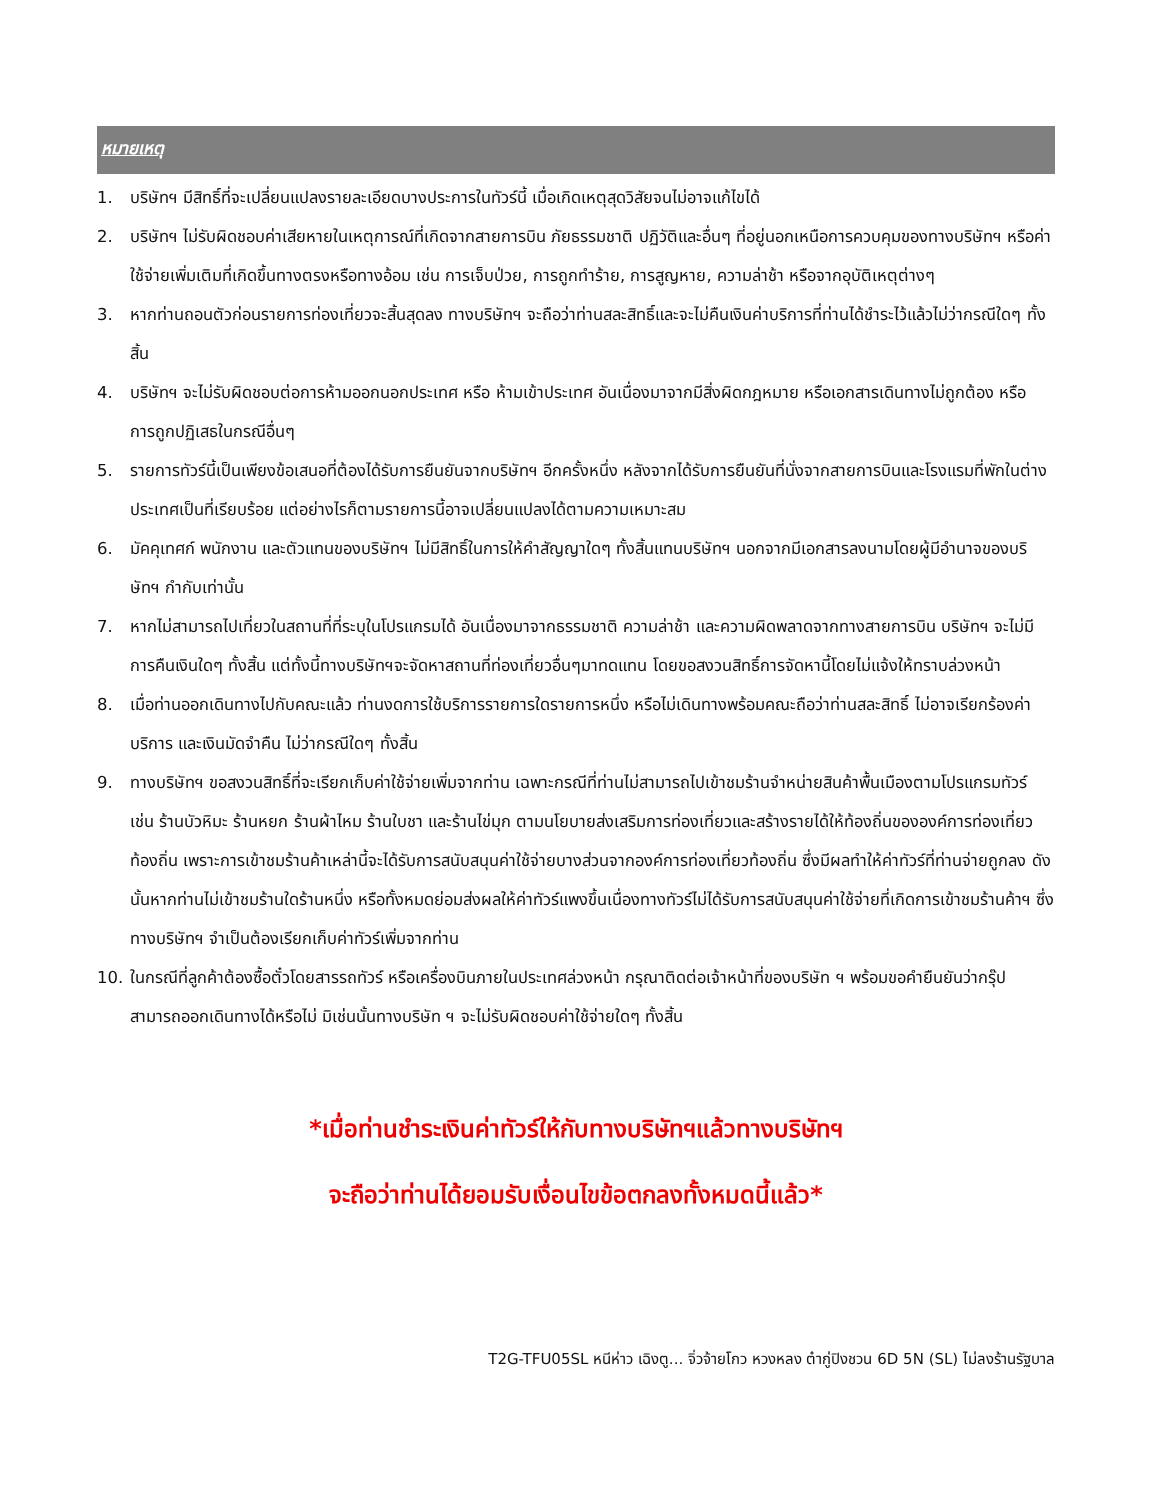หมายเหตุ
1. บริษัทฯ มีสิทธิ์ที่จะเปลี่ยนแปลงรายละเอียดบางประการในทัวร์นี้ เมื่อเกิดเหตุสุดวิสัยจนไม่อาจแก้ไขได้
2. บริษัทฯ ไม่รับผิดชอบค่าเสียหายในเหตุการณ์ที่เกิดจากสายการบิน ภัยธรรมชาติ ปฏิวัติและอื่นๆ ที่อยู่นอกเหนือการควบคุมของทางบริษัทฯ หรือค่าใช้จ่ายเพิ่มเติมที่เกิดขึ้นทางตรงหรือทางอ้อม เช่น การเจ็บป่วย, การถูกทำร้าย, การสูญหาย, ความล่าช้า หรือจากอุบัติเหตุต่างๆ
3. หากท่านถอนตัวก่อนรายการท่องเที่ยวจะสิ้นสุดลง ทางบริษัทฯ จะถือว่าท่านสละสิทธิ์และจะไม่คืนเงินค่าบริการที่ท่านได้ชำระไว้แล้วไม่ว่ากรณีใดๆ ทั้งสิ้น
4. บริษัทฯ จะไม่รับผิดชอบต่อการห้ามออกนอกประเทศ หรือ ห้ามเข้าประเทศ อันเนื่องมาจากมีสิ่งผิดกฎหมาย หรือเอกสารเดินทางไม่ถูกต้อง หรือ การถูกปฏิเสธในกรณีอื่นๆ
5. รายการทัวร์นี้เป็นเพียงข้อเสนอที่ต้องได้รับการยืนยันจากบริษัทฯ อีกครั้งหนึ่ง หลังจากได้รับการยืนยันที่นั่งจากสายการบินและโรงแรมที่พักในต่างประเทศเป็นที่เรียบร้อย แต่อย่างไรก็ตามรายการนี้อาจเปลี่ยนแปลงได้ตามความเหมาะสม
6. มัคคุเทศก์ พนักงาน และตัวแทนของบริษัทฯ ไม่มีสิทธิ์ในการให้คำสัญญาใดๆ ทั้งสิ้นแทนบริษัทฯ นอกจากมีเอกสารลงนามโดยผู้มีอำนาจของบริษัทฯ กำกับเท่านั้น
7. หากไม่สามารถไปเที่ยวในสถานที่ที่ระบุในโปรแกรมได้ อันเนื่องมาจากธรรมชาติ ความล่าช้า และความผิดพลาดจากทางสายการบิน บริษัทฯ จะไม่มีการคืนเงินใดๆ ทั้งสิ้น แต่ทั้งนี้ทางบริษัทฯจะจัดหาสถานที่ท่องเที่ยวอื่นๆมาทดแทน โดยขอสงวนสิทธิ์การจัดหานี้โดยไม่แจ้งให้ทราบล่วงหน้า
8. เมื่อท่านออกเดินทางไปกับคณะแล้ว ท่านงดการใช้บริการรายการใดรายการหนึ่ง หรือไม่เดินทางพร้อมคณะถือว่าท่านสละสิทธิ์ ไม่อาจเรียกร้องค่าบริการ และเงินมัดจำคืน ไม่ว่ากรณีใดๆ ทั้งสิ้น
9. ทางบริษัทฯ ขอสงวนสิทธิ์ที่จะเรียกเก็บค่าใช้จ่ายเพิ่มจากท่าน เฉพาะกรณีที่ท่านไม่สามารถไปเข้าชมร้านจำหน่ายสินค้าพื้นเมืองตามโปรแกรมทัวร์ เช่น ร้านบัวหิมะ ร้านหยก ร้านผ้าไหม ร้านใบชา และร้านไข่มุก ตามนโยบายส่งเสริมการท่องเที่ยวและสร้างรายได้ให้ท้องถิ่นขององค์การท่องเที่ยวท้องถิ่น เพราะการเข้าชมร้านค้าเหล่านี้จะได้รับการสนับสนุนค่าใช้จ่ายบางส่วนจากองค์การท่องเที่ยวท้องถิ่น ซึ่งมีผลทำให้ค่าทัวร์ที่ท่านจ่ายถูกลง ดังนั้นหากท่านไม่เข้าชมร้านใดร้านหนึ่ง หรือทั้งหมดย่อมส่งผลให้ค่าทัวร์แพงขึ้นเนื่องทางทัวร์ไม่ได้รับการสนับสนุนค่าใช้จ่ายที่เกิดการเข้าชมร้านค้าฯ ซึ่งทางบริษัทฯ จำเป็นต้องเรียกเก็บค่าทัวร์เพิ่มจากท่าน
10. ในกรณีที่ลูกค้าต้องซื้อตั๋วโดยสารรถทัวร์ หรือเครื่องบินภายในประเทศล่วงหน้า กรุณาติดต่อเจ้าหน้าที่ของบริษัท ฯ พร้อมขอคำยืนยันว่ากรุ๊ปสามารถออกเดินทางได้หรือไม่ มิเช่นนั้นทางบริษัท ฯ จะไม่รับผิดชอบค่าใช้จ่ายใดๆ ทั้งสิ้น
*เมื่อท่านชำระเงินค่าทัวร์ให้กับทางบริษัทฯแล้วทางบริษัทฯ
จะถือว่าท่านได้ยอมรับเงื่อนไขข้อตกลงทั้งหมดนี้แล้ว*
T2G-TFU05SL หนีห่าว เฉิงตู... จิ่วจ้ายโกว หวงหลง ต๋ากู่ปิงชวน 6D 5N (SL) ไม่ลงร้านรัฐบาล